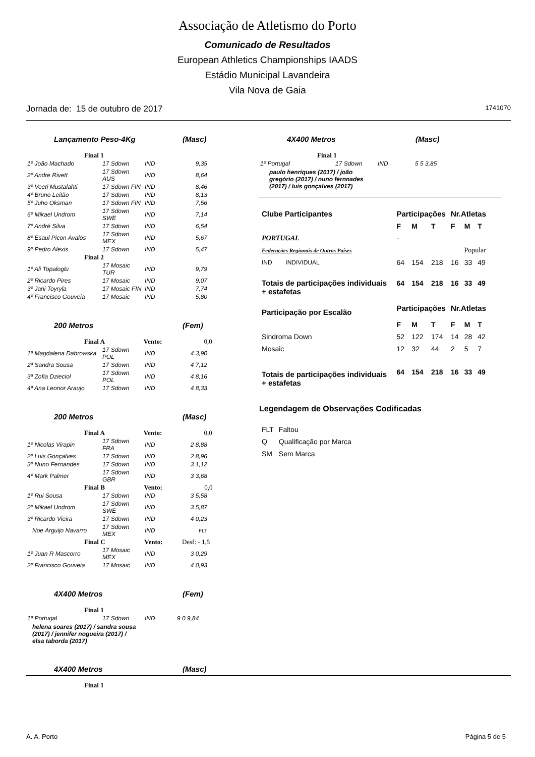Associação de Atletismo do Porto
Comunicado de Resultados
European Athletics Championships IAADS
Estádio Municipal Lavandeira
Vila Nova de Gaia
Jornada de: 15 de outubro de 2017 1741070
Lançamento Peso-4Kg (Masc)
Final 1
| 1º João Machado | 17 Sdown | IND | 9,35 |
| 2º Andre Rivett | 17 Sdown AUS | IND | 8,64 |
| 3º Veeti Mustalahti | 17 Sdown FIN | IND | 8,46 |
| 4º Bruno Leitão | 17 Sdown | IND | 8,13 |
| 5º Juho Oksman | 17 Sdown FIN | IND | 7,56 |
| 6º Mikael Undrom | 17 Sdown SWE | IND | 7,14 |
| 7º André Silva | 17 Sdown | IND | 6,54 |
| 8º Esaul Picon Avalos | 17 Sdown MEX | IND | 5,67 |
| 9º Pedro Alexis | 17 Sdown | IND | 5,47 |
Final 2
| 1º Ali Topaloglu | 17 Mosaic TUR | IND | 9,79 |
| 2º Ricardo Pires | 17 Mosaic | IND | 9,07 |
| 3º Jani Toyryla | 17 Mosaic FIN | IND | 7,74 |
| 4º Francisco Gouveia | 17 Mosaic | IND | 5,80 |
200 Metros (Fem)
Final A Vento: 0,0
| 1ª Magdalena Dabrowska | 17 Sdown POL | IND | 4 3,90 |
| 2ª Sandra Sousa | 17 Sdown | IND | 4 7,12 |
| 3ª Zofia Dzieciol | 17 Sdown POL | IND | 4 8,16 |
| 4ª Ana Leonor Araujo | 17 Sdown | IND | 4 8,33 |
200 Metros (Masc)
Final A Vento: 0,0
| 1º Nicolas Virapin | 17 Sdown FRA | IND | 2 8,88 |
| 2º Luis Gonçalves | 17 Sdown | IND | 2 8,96 |
| 3º Nuno Fernandes | 17 Sdown | IND | 3 1,12 |
| 4º Mark Palmer | 17 Sdown GBR | IND | 3 3,68 |
Final B Vento: 0,0
| 1º Rui Sousa | 17 Sdown | IND | 3 5,58 |
| 2º Mikael Undrom | 17 Sdown SWE | IND | 3 5,87 |
| 3º Ricardo Vieira | 17 Sdown | IND | 4 0,23 |
| Noe Arguijo Navarro | 17 Sdown MEX | IND | FLT |
Final C Vento: Desf: - 1,5
| 1º Juan R Mascorro | 17 Mosaic MEX | IND | 3 0,29 |
| 2º Francisco Gouveia | 17 Mosaic | IND | 4 0,93 |
4X400 Metros (Fem)
Final 1
| 1ª Portugal | 17 Sdown | IND | 9 0 9,84 |
helena soares (2017) / sandra sousa (2017) / jennifer nogueira (2017) / elsa taborda (2017)
4X400 Metros (Masc)
Final 1
4X400 Metros (Masc)
Final 1
| 1º Portugal | 17 Sdown | IND | 5 5 3,85 |
paulo henriques (2017) / joão gregório (2017) / nuno fernnades (2017) / luis gonçalves (2017)
| Clube Participantes | Participações | | | Nr.Atletas | | |
| | F | M | T | F | M | T |
| PORTUGAL | - | | | | | |
| Federações Regionais de Outros Países | Popular | | | | | |
| IND INDIVIDUAL | 64 | 154 | 218 | 16 | 33 | 49 |
| Totais de participações individuais + estafetas | 64 | 154 | 218 | 16 | 33 | 49 |
| Participação por Escalão | Participações | | | Nr.Atletas | | |
| | F | M | T | F | M | T |
| Sindroma Down | 52 | 122 | 174 | 14 | 28 | 42 |
| Mosaic | 12 | 32 | 44 | 2 | 5 | 7 |
| Totais de participações individuais + estafetas | 64 | 154 | 218 | 16 | 33 | 49 |
Legendagem de Observações Codificadas
| FLT | Faltou |
| Q | Qualificação por Marca |
| SM | Sem Marca |
A. A. Porto Página 5 de 5